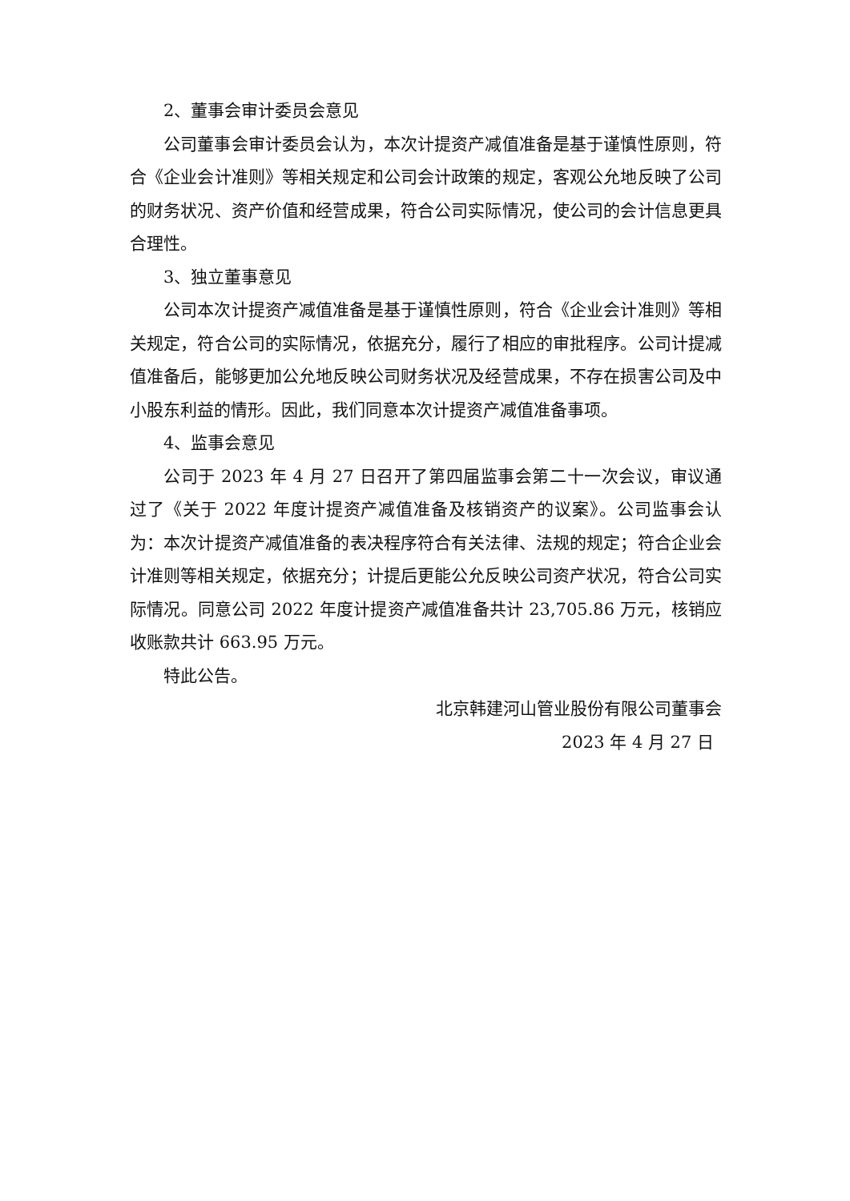2、董事会审计委员会意见
公司董事会审计委员会认为，本次计提资产减值准备是基于谨慎性原则，符合《企业会计准则》等相关规定和公司会计政策的规定，客观公允地反映了公司的财务状况、资产价值和经营成果，符合公司实际情况，使公司的会计信息更具合理性。
3、独立董事意见
公司本次计提资产减值准备是基于谨慎性原则，符合《企业会计准则》等相关规定，符合公司的实际情况，依据充分，履行了相应的审批程序。公司计提减值准备后，能够更加公允地反映公司财务状况及经营成果，不存在损害公司及中小股东利益的情形。因此，我们同意本次计提资产减值准备事项。
4、监事会意见
公司于 2023 年 4 月 27 日召开了第四届监事会第二十一次会议，审议通过了《关于 2022 年度计提资产减值准备及核销资产的议案》。公司监事会认为：本次计提资产减值准备的表决程序符合有关法律、法规的规定；符合企业会计准则等相关规定，依据充分；计提后更能公允反映公司资产状况，符合公司实际情况。同意公司 2022 年度计提资产减值准备共计 23,705.86 万元，核销应收账款共计 663.95 万元。
特此公告。
北京韩建河山管业股份有限公司董事会
2023 年 4 月 27 日